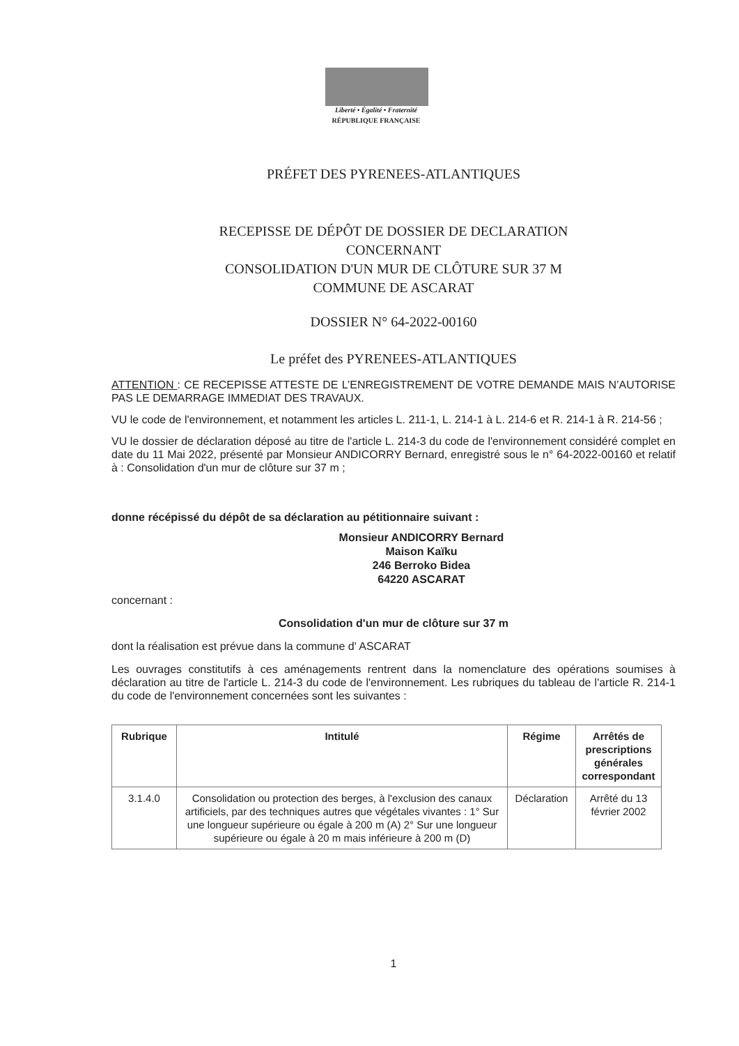Liberté • Égalité • Fraternité
RÉPUBLIQUE FRANÇAISE
PRÉFET DES PYRENEES-ATLANTIQUES
RECEPISSE DE DÉPÔT DE DOSSIER DE DECLARATION
CONCERNANT
CONSOLIDATION D'UN MUR DE CLÔTURE SUR 37 M
COMMUNE DE ASCARAT
DOSSIER N° 64-2022-00160
Le préfet des PYRENEES-ATLANTIQUES
ATTENTION : CE RECEPISSE ATTESTE DE L’ENREGISTREMENT DE VOTRE DEMANDE MAIS N’AUTORISE PAS LE DEMARRAGE IMMEDIAT DES TRAVAUX.
VU le code de l'environnement, et notamment les articles L. 211-1, L. 214-1 à L. 214-6 et R. 214-1 à R. 214-56 ;
VU le dossier de déclaration déposé au titre de l'article L. 214-3 du code de l'environnement considéré complet en date du 11 Mai 2022, présenté par Monsieur ANDICORRY Bernard, enregistré sous le n° 64-2022-00160 et relatif à : Consolidation d'un mur de clôture sur 37 m ;
donne récépissé du dépôt de sa déclaration au pétitionnaire suivant :
Monsieur ANDICORRY Bernard
Maison Kaïku
246 Berroko Bidea
64220 ASCARAT
concernant :
Consolidation d'un mur de clôture sur 37 m
dont la réalisation est prévue dans la commune d' ASCARAT
Les ouvrages constitutifs à ces aménagements rentrent dans la nomenclature des opérations soumises à déclaration au titre de l'article L. 214-3 du code de l'environnement. Les rubriques du tableau de l'article R. 214-1 du code de l'environnement concernées sont les suivantes :
| Rubrique | Intitulé | Régime | Arrêtés de prescriptions générales correspondant |
| --- | --- | --- | --- |
| 3.1.4.0 | Consolidation ou protection des berges, à l'exclusion des canaux artificiels, par des techniques autres que végétales vivantes : 1° Sur une longueur supérieure ou égale à 200 m (A) 2° Sur une longueur supérieure ou égale à 20 m mais inférieure à 200 m (D) | Déclaration | Arrêté du 13 février 2002 |
1